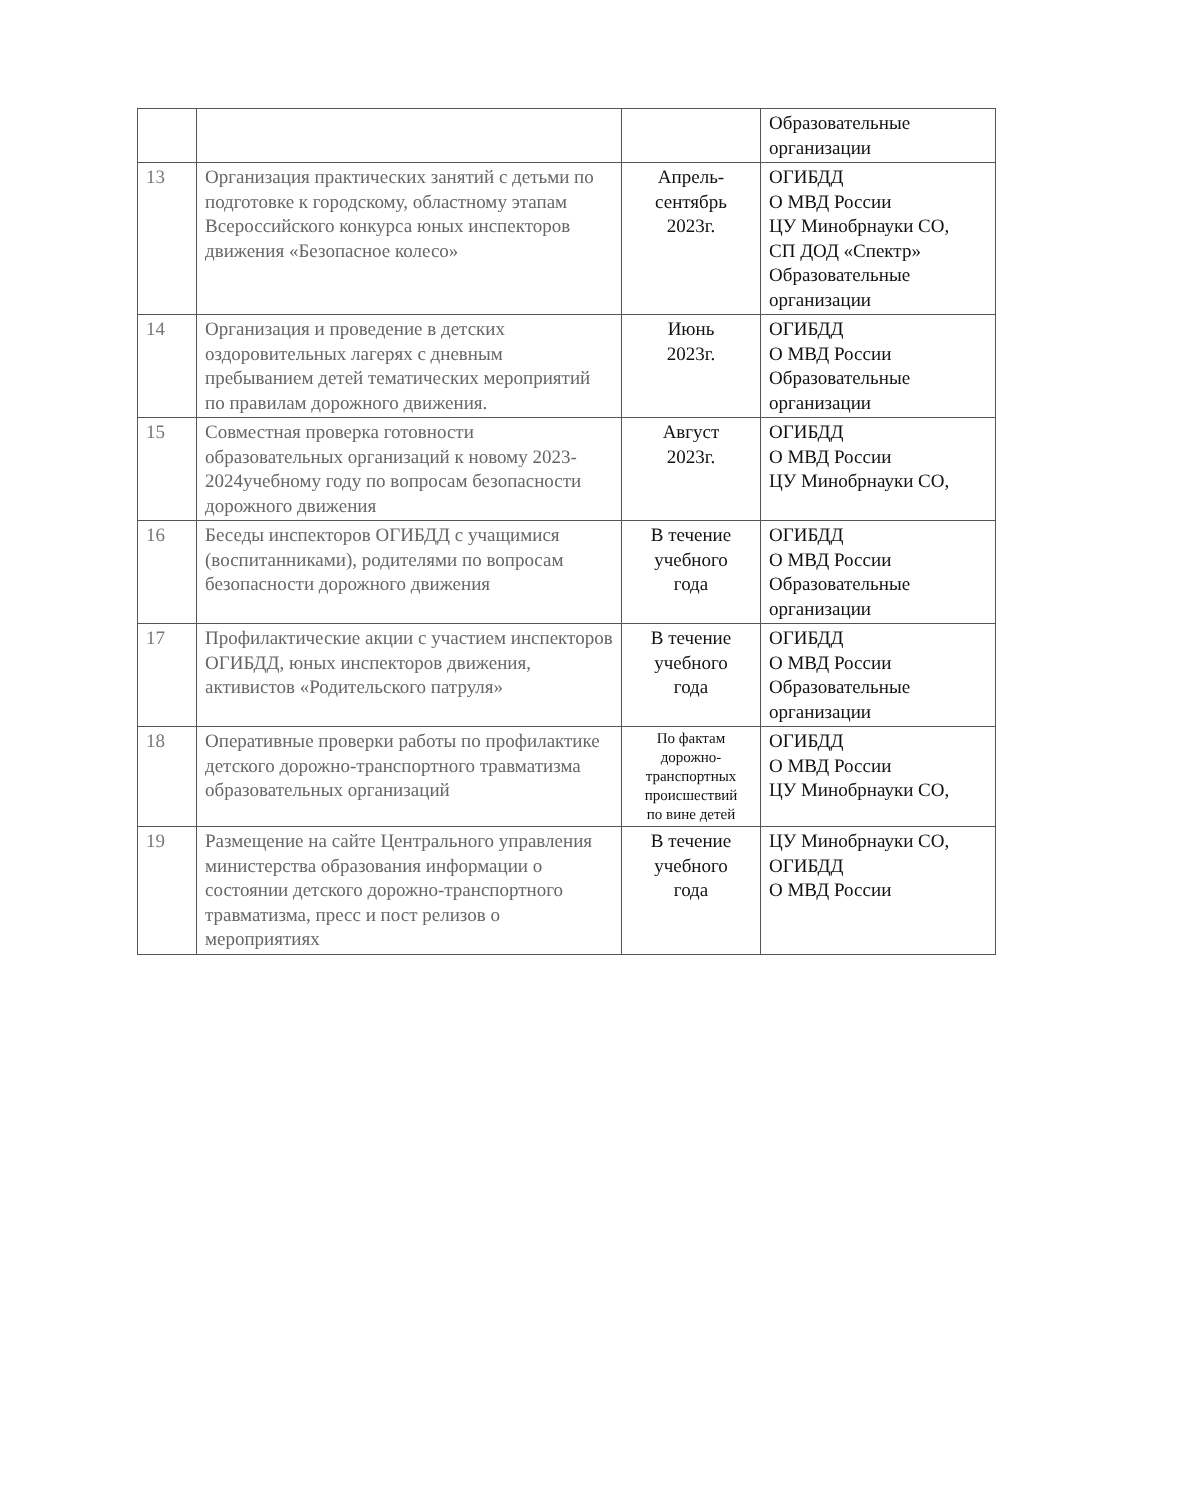| | | | Образовательные организации |
| 13 | Организация практических занятий с детьми по подготовке к городскому, областному этапам Всероссийского конкурса юных инспекторов движения «Безопасное колесо» | Апрель- сентябрь 2023г. | ОГИБДД О МВД России ЦУ Минобрнауки СО, СП ДОД «Спектр» Образовательные организации |
| 14 | Организация и проведение в детских оздоровительных лагерях с дневным пребыванием детей тематических мероприятий по правилам дорожного движения. | Июнь 2023г. | ОГИБДД О МВД России Образовательные организации |
| 15 | Совместная проверка готовности образовательных организаций к новому 2023-2024учебному году по вопросам безопасности дорожного движения | Август 2023г. | ОГИБДД О МВД России ЦУ Минобрнауки СО, |
| 16 | Беседы инспекторов ОГИБДД с учащимися (воспитанниками), родителями по вопросам безопасности дорожного движения | В течение учебного года | ОГИБДД О МВД России Образовательные организации |
| 17 | Профилактические акции с участием инспекторов ОГИБДД, юных инспекторов движения, активистов «Родительского патруля» | В течение учебного года | ОГИБДД О МВД России Образовательные организации |
| 18 | Оперативные проверки работы по профилактике детского дорожно-транспортного травматизма образовательных организаций | По фактам дорожно- транспортных происшествий по вине детей | ОГИБДД О МВД России ЦУ Минобрнауки СО, |
| 19 | Размещение на сайте Центрального управления министерства образования информации о состоянии детского дорожно-транспортного травматизма, пресс и пост релизов о мероприятиях | В течение учебного года | ЦУ Минобрнауки СО, ОГИБДД О МВД России |